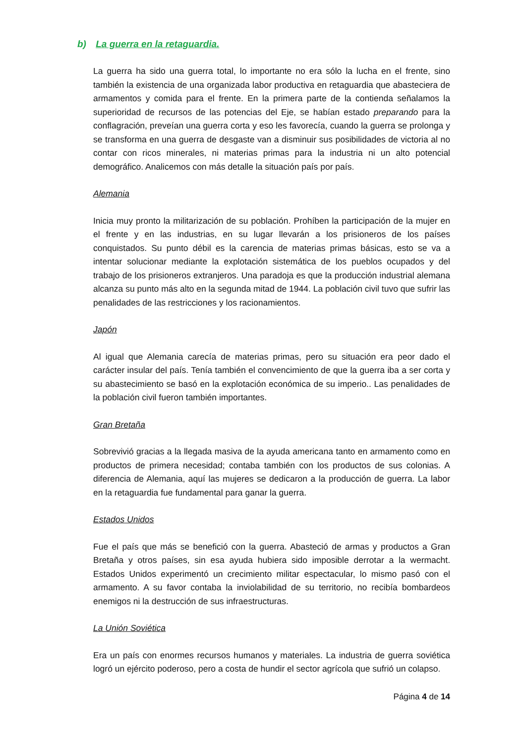b) La guerra en la retaguardia.
La guerra ha sido una guerra total, lo importante no era sólo la lucha en el frente, sino también la existencia de una organizada labor productiva en retaguardia que abasteciera de armamentos y comida para el frente. En la primera parte de la contienda señalamos la superioridad de recursos de las potencias del Eje, se habían estado preparando para la conflagración, preveían una guerra corta y eso les favorecía, cuando la guerra se prolonga y se transforma en una guerra de desgaste van a disminuir sus posibilidades de victoria al no contar con ricos minerales, ni materias primas para la industria ni un alto potencial demográfico. Analicemos con más detalle la situación país por país.
Alemania
Inicia muy pronto la militarización de su población. Prohíben la participación de la mujer en el frente y en las industrias, en su lugar llevarán a los prisioneros de los países conquistados. Su punto débil es la carencia de materias primas básicas, esto se va a intentar solucionar mediante la explotación sistemática de los pueblos ocupados y del trabajo de los prisioneros extranjeros. Una paradoja es que la producción industrial alemana alcanza su punto más alto en la segunda mitad de 1944. La población civil tuvo que sufrir las penalidades de las restricciones y los racionamientos.
Japón
Al igual que Alemania carecía de materias primas, pero su situación era peor dado el carácter insular del país. Tenía también el convencimiento de que la guerra iba a ser corta y su abastecimiento se basó en la explotación económica de su imperio.. Las penalidades de la población civil fueron también importantes.
Gran Bretaña
Sobrevivió gracias a la llegada masiva de la ayuda americana tanto en armamento como en productos de primera necesidad; contaba también con los productos de sus colonias. A diferencia de Alemania, aquí las mujeres se dedicaron a la producción de guerra. La labor en la retaguardia fue fundamental para ganar la guerra.
Estados Unidos
Fue el país que más se benefició con la guerra. Abasteció de armas y productos a Gran Bretaña y otros países, sin esa ayuda hubiera sido imposible derrotar a la wermacht. Estados Unidos experimentó un crecimiento militar espectacular, lo mismo pasó con el armamento. A su favor contaba la inviolabilidad de su territorio, no recibía bombardeos enemigos ni la destrucción de sus infraestructuras.
La Unión Soviética
Era un país con enormes recursos humanos y materiales. La industria de guerra soviética logró un ejército poderoso, pero a costa de hundir el sector agrícola que sufrió un colapso.
Página 4 de 14